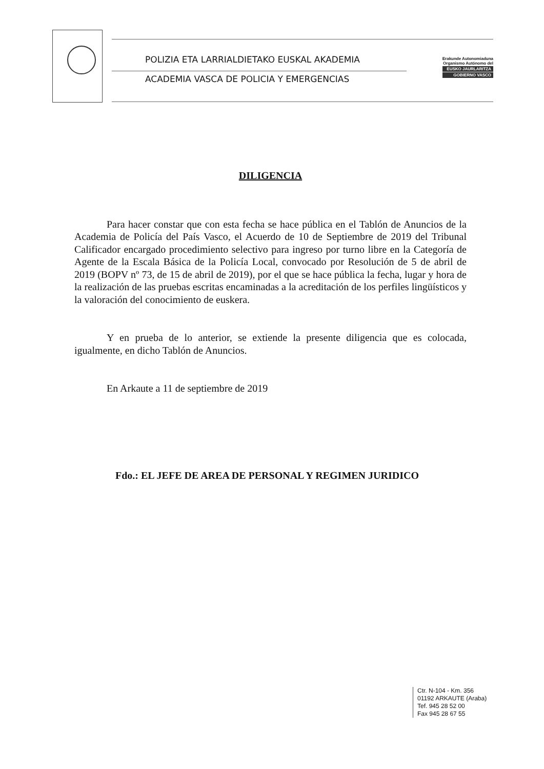POLIZIA ETA LARRIALDIETAKO EUSKAL AKADEMIA
ACADEMIA VASCA DE POLICIA Y EMERGENCIAS
Erakunde Autonomiaduna
Organismo Autónomo del
EUSKO JAURLARITZA
GOBIERNO VASCO
DILIGENCIA
Para hacer constar que con esta fecha se hace pública en el Tablón de Anuncios de la Academia de Policía del País Vasco, el Acuerdo de 10 de Septiembre de 2019 del Tribunal Calificador encargado procedimiento selectivo para ingreso por turno libre en la Categoría de Agente de la Escala Básica de la Policía Local, convocado por Resolución de 5 de abril de 2019 (BOPV nº 73, de 15 de abril de 2019), por el que se hace pública la fecha, lugar y hora de la realización de las pruebas escritas encaminadas a la acreditación de los perfiles lingüísticos y la valoración del conocimiento de euskera.
Y en prueba de lo anterior, se extiende la presente diligencia que es colocada, igualmente, en dicho Tablón de Anuncios.
En Arkaute a 11 de septiembre de 2019
Fdo.: EL JEFE DE AREA DE PERSONAL Y REGIMEN JURIDICO
Ctr. N-104 - Km. 356
01192 ARKAUTE (Araba)
Tef. 945 28 52 00
Fax 945 28 67 55